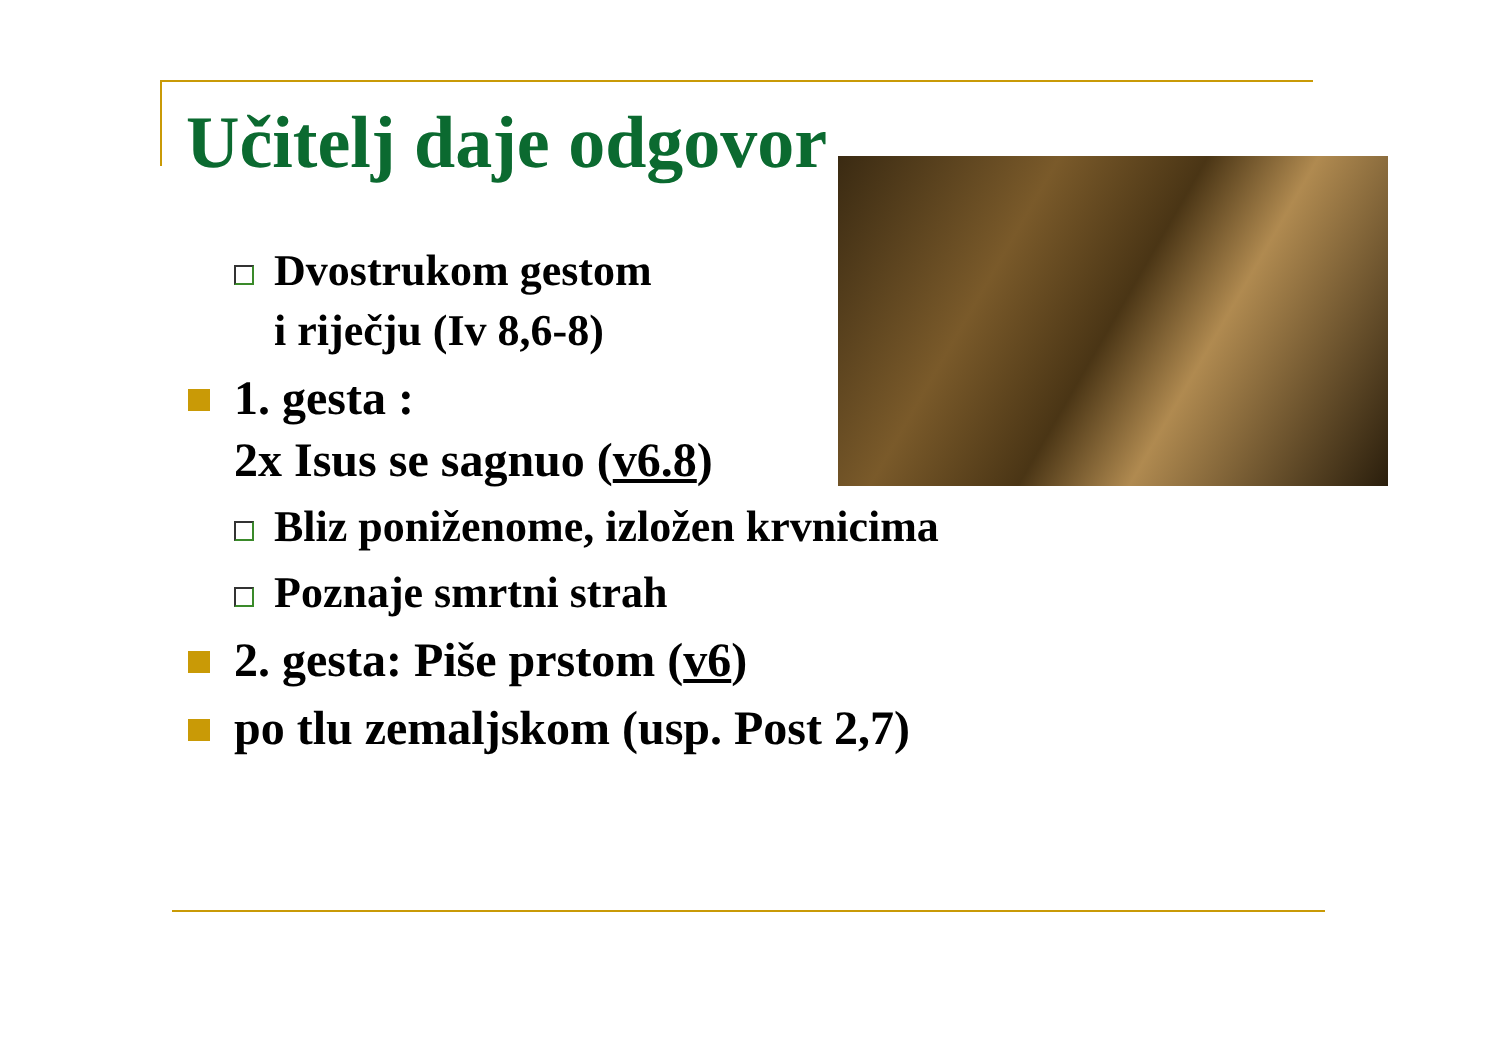Učitelj daje odgovor
Dvostrukom gestom
i riječju (Iv 8,6-8)
1. gesta :
2x Isus se sagnuo (v6.8)
Bliz poniženome, izložen krvnicima
Poznaje smrtni strah
2. gesta: Piše prstom (v6)
po tlu zemaljskom (usp. Post 2,7)